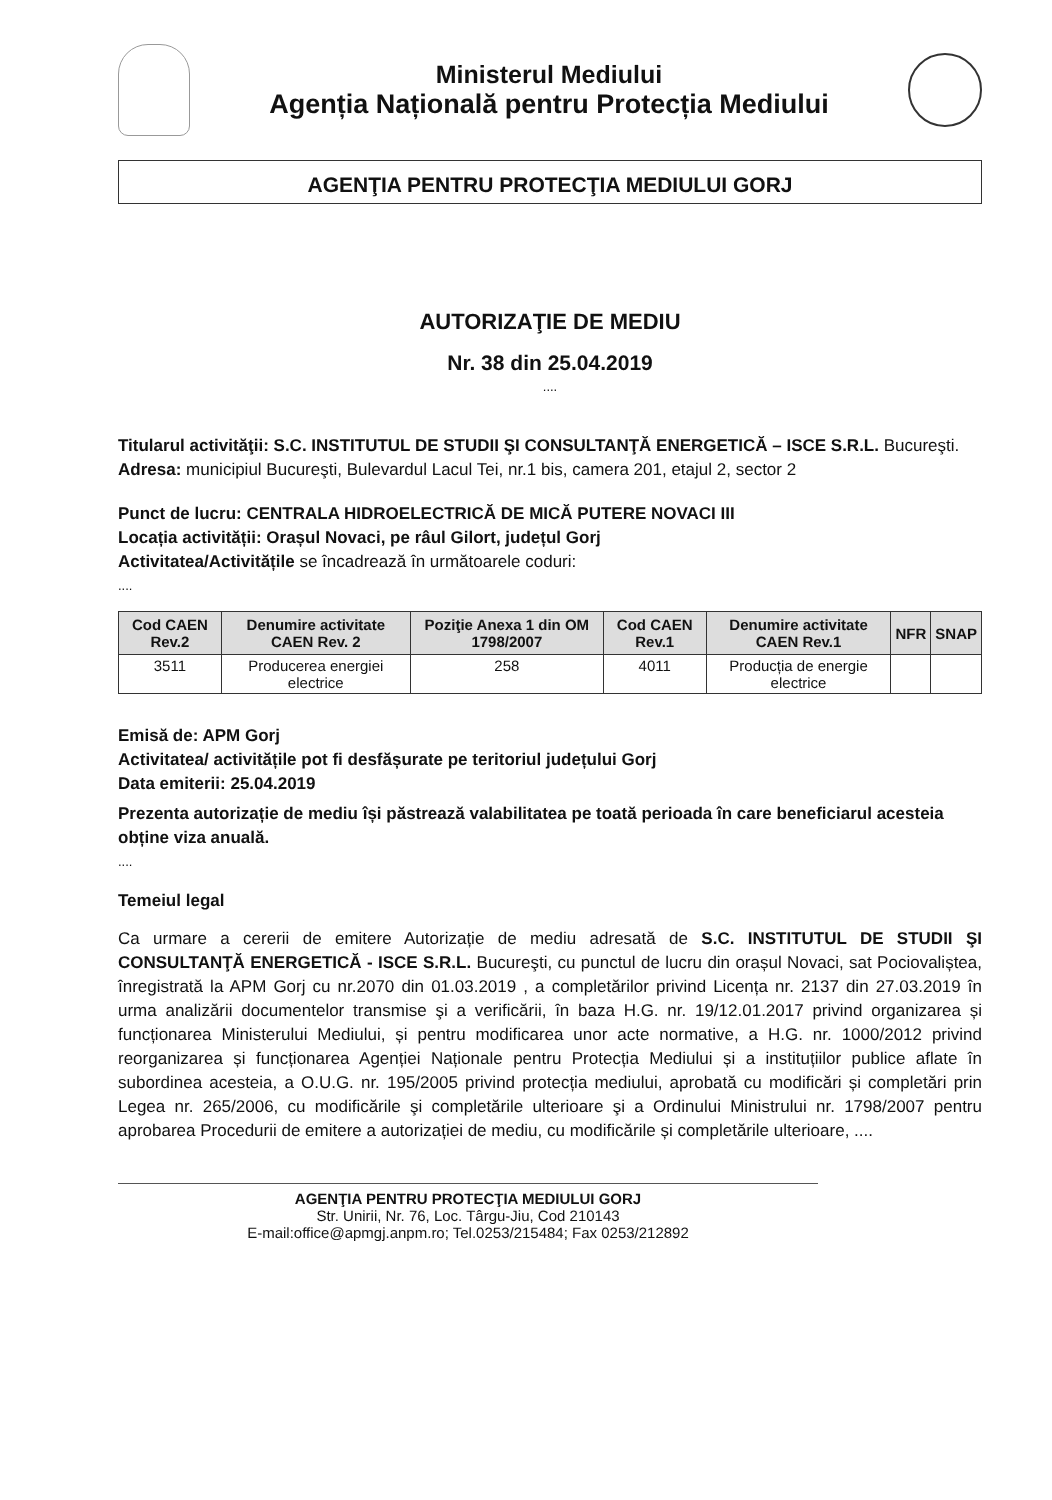Ministerul Mediului
Agenția Națională pentru Protecția Mediului
AGENŢIA PENTRU PROTECŢIA MEDIULUI GORJ
AUTORIZAŢIE DE MEDIU
Nr. 38 din 25.04.2019
....
Titularul activităţii: S.C. INSTITUTUL DE STUDII ŞI CONSULTANŢĂ ENERGETICĂ – ISCE S.R.L. Bucureşti.
Adresa: municipiul Bucureşti, Bulevardul Lacul Tei, nr.1 bis, camera 201, etajul 2, sector 2
Punct de lucru: CENTRALA HIDROELECTRICĂ DE MICĂ PUTERE NOVACI III
Locația activității: Orașul Novaci, pe râul Gilort, județul Gorj
Activitatea/Activitățile se încadrează în următoarele coduri:
....
| Cod CAEN Rev.2 | Denumire activitate CAEN Rev. 2 | Poziţie Anexa 1 din OM 1798/2007 | Cod CAEN Rev.1 | Denumire activitate CAEN Rev.1 | NFR | SNAP |
| --- | --- | --- | --- | --- | --- | --- |
| 3511 | Producerea energiei electrice | 258 | 4011 | Producția de energie electrice | | |
Emisă de: APM Gorj
Activitatea/ activitățile pot fi desfășurate pe teritoriul județului Gorj
Data emiterii: 25.04.2019
Prezenta autorizație de mediu își păstrează valabilitatea pe toată perioada în care beneficiarul acesteia obține viza anuală.
....
Temeiul legal
Ca urmare a cererii de emitere Autorizație de mediu adresată de S.C. INSTITUTUL DE STUDII ŞI CONSULTANŢĂ ENERGETICĂ - ISCE S.R.L. Bucureşti, cu punctul de lucru din orașul Novaci, sat Pociovaliștea, înregistrată la APM Gorj cu nr.2070 din 01.03.2019 , a completărilor privind Licența nr. 2137 din 27.03.2019 în urma analizării documentelor transmise şi a verificării, în baza H.G. nr. 19/12.01.2017 privind organizarea și funcționarea Ministerului Mediului, și pentru modificarea unor acte normative, a H.G. nr. 1000/2012 privind reorganizarea și funcționarea Agenției Naționale pentru Protecția Mediului și a instituțiilor publice aflate în subordinea acesteia, a O.U.G. nr. 195/2005 privind protecția mediului, aprobată cu modificări și completări prin Legea nr. 265/2006, cu modificările şi completările ulterioare şi a Ordinului Ministrului nr. 1798/2007 pentru aprobarea Procedurii de emitere a autorizației de mediu, cu modificările și completările ulterioare, ....
AGENŢIA PENTRU PROTECŢIA MEDIULUI GORJ
Str. Unirii, Nr. 76, Loc. Târgu-Jiu, Cod 210143
E-mail:office@apmgj.anpm.ro; Tel.0253/215484; Fax 0253/212892